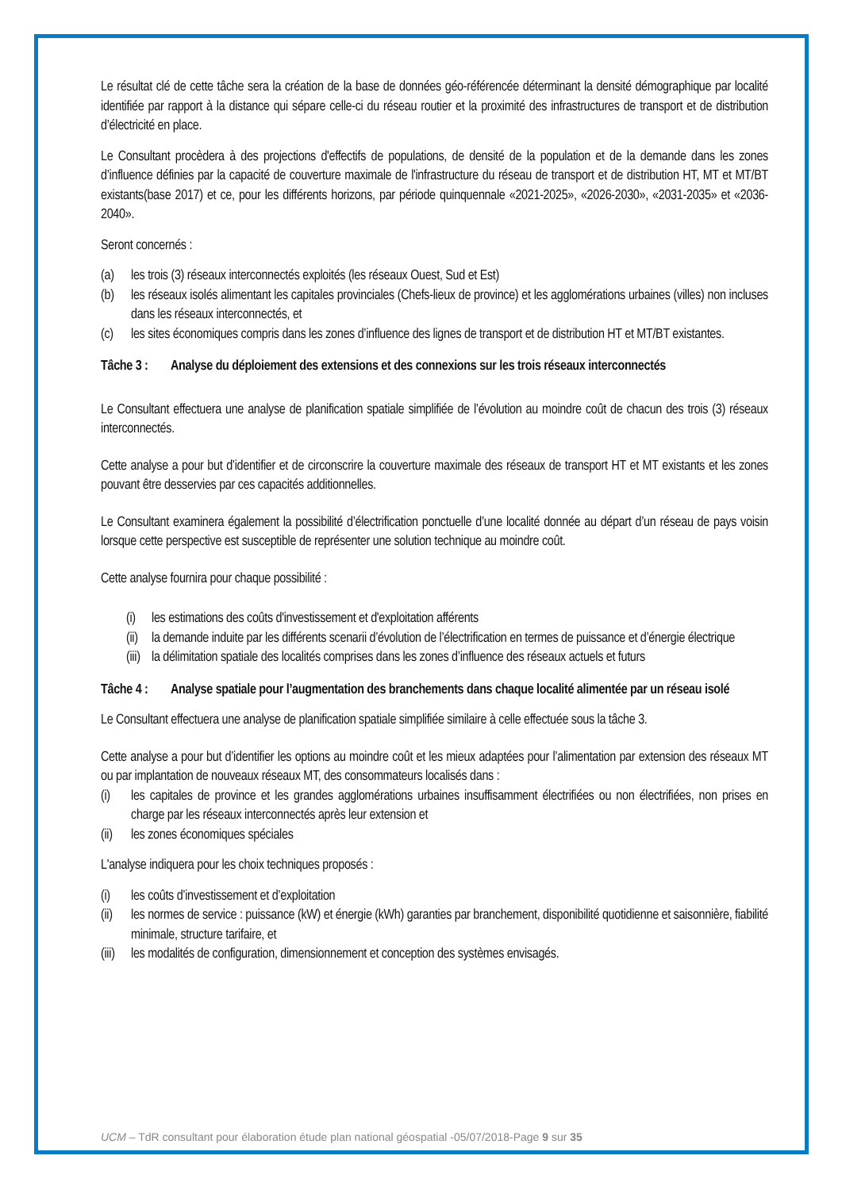Le résultat clé de cette tâche sera la création de la base de données géo-référencée déterminant la densité démographique par localité identifiée par rapport à la distance qui sépare celle-ci du réseau routier et la proximité des infrastructures de transport et de distribution d’électricité en place.
Le Consultant procèdera à des projections d'effectifs de populations, de densité de la population et de la demande dans les zones d’influence définies par la capacité de couverture maximale de l'infrastructure du réseau de transport et de distribution HT, MT et MT/BT existants(base 2017) et ce, pour les différents horizons, par période quinquennale «2021-2025», «2026-2030», «2031-2035» et «2036-2040».
Seront concernés :
(a) les trois (3) réseaux interconnectés exploités (les réseaux Ouest, Sud et Est)
(b) les réseaux isolés alimentant les capitales provinciales (Chefs-lieux de province) et les agglomérations urbaines (villes) non incluses dans les réseaux interconnectés, et
(c) les sites économiques compris dans les zones d’influence des lignes de transport et de distribution HT et MT/BT existantes.
Tâche 3 : Analyse du déploiement des extensions et des connexions sur les trois réseaux interconnectés
Le Consultant effectuera une analyse de planification spatiale simplifiée de l’évolution au moindre coût de chacun des trois (3) réseaux interconnectés.
Cette analyse a pour but d’identifier et de circonscrire la couverture maximale des réseaux de transport HT et MT existants et les zones pouvant être desservies par ces capacités additionnelles.
Le Consultant examinera également la possibilité d’électrification ponctuelle d’une localité donnée au départ d’un réseau de pays voisin lorsque cette perspective est susceptible de représenter une solution technique au moindre coût.
Cette analyse fournira pour chaque possibilité :
(i) les estimations des coûts d'investissement et d'exploitation afférents
(ii) la demande induite par les différents scenarii d’évolution de l’électrification en termes de puissance et d’énergie électrique
(iii) la délimitation spatiale des localités comprises dans les zones d’influence des réseaux actuels et futurs
Tâche 4 : Analyse spatiale pour l’augmentation des branchements dans chaque localité alimentée par un réseau isolé
Le Consultant effectuera une analyse de planification spatiale simplifiée similaire à celle effectuée sous la tâche 3.
Cette analyse a pour but d’identifier les options au moindre coût et les mieux adaptées pour l’alimentation par extension des réseaux MT ou par implantation de nouveaux réseaux MT, des consommateurs localisés dans :
(i) les capitales de province et les grandes agglomérations urbaines insuffisamment électrifiées ou non électrifiées, non prises en charge par les réseaux interconnectés après leur extension et
(ii) les zones économiques spéciales
L'analyse indiquera pour les choix techniques proposés :
(i) les coûts d’investissement et d’exploitation
(ii) les normes de service : puissance (kW) et énergie (kWh) garanties par branchement, disponibilité quotidienne et saisonnière, fiabilité minimale, structure tarifaire, et
(iii) les modalités de configuration, dimensionnement et conception des systèmes envisagés.
UCM – TdR consultant pour élaboration étude plan national géospatial -05/07/2018-Page 9 sur 35